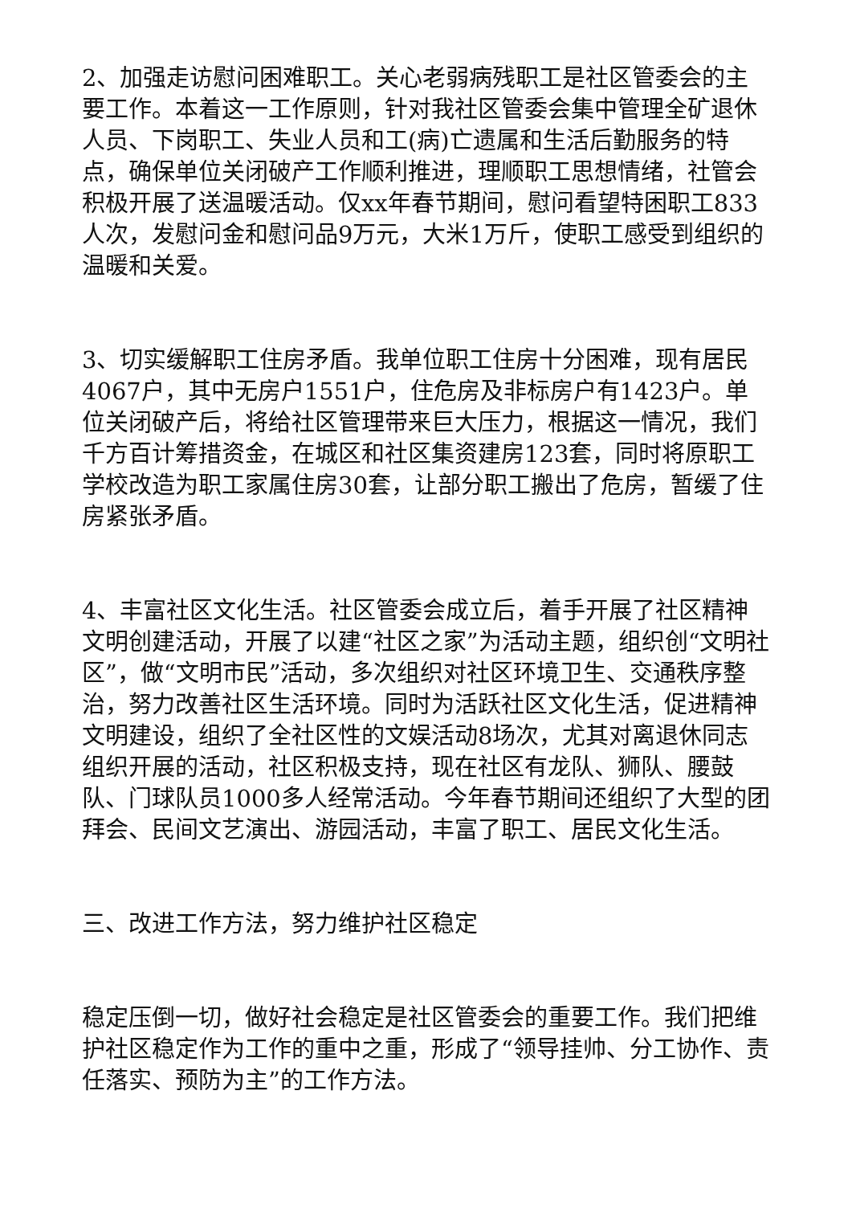2、加强走访慰问困难职工。关心老弱病残职工是社区管委会的主要工作。本着这一工作原则，针对我社区管委会集中管理全矿退休人员、下岗职工、失业人员和工(病)亡遗属和生活后勤服务的特点，确保单位关闭破产工作顺利推进，理顺职工思想情绪，社管会积极开展了送温暖活动。仅xx年春节期间，慰问看望特困职工833人次，发慰问金和慰问品9万元，大米1万斤，使职工感受到组织的温暖和关爱。
3、切实缓解职工住房矛盾。我单位职工住房十分困难，现有居民4067户，其中无房户1551户，住危房及非标房户有1423户。单位关闭破产后，将给社区管理带来巨大压力，根据这一情况，我们千方百计筹措资金，在城区和社区集资建房123套，同时将原职工学校改造为职工家属住房30套，让部分职工搬出了危房，暂缓了住房紧张矛盾。
4、丰富社区文化生活。社区管委会成立后，着手开展了社区精神文明创建活动，开展了以建“社区之家”为活动主题，组织创“文明社区”，做“文明市民”活动，多次组织对社区环境卫生、交通秩序整治，努力改善社区生活环境。同时为活跃社区文化生活，促进精神文明建设，组织了全社区性的文娱活动8场次，尤其对离退休同志组织开展的活动，社区积极支持，现在社区有龙队、狮队、腰鼓队、门球队员1000多人经常活动。今年春节期间还组织了大型的团拜会、民间文艺演出、游园活动，丰富了职工、居民文化生活。
三、改进工作方法，努力维护社区稳定
稳定压倒一切，做好社会稳定是社区管委会的重要工作。我们把维护社区稳定作为工作的重中之重，形成了“领导挂帅、分工协作、责任落实、预防为主”的工作方法。